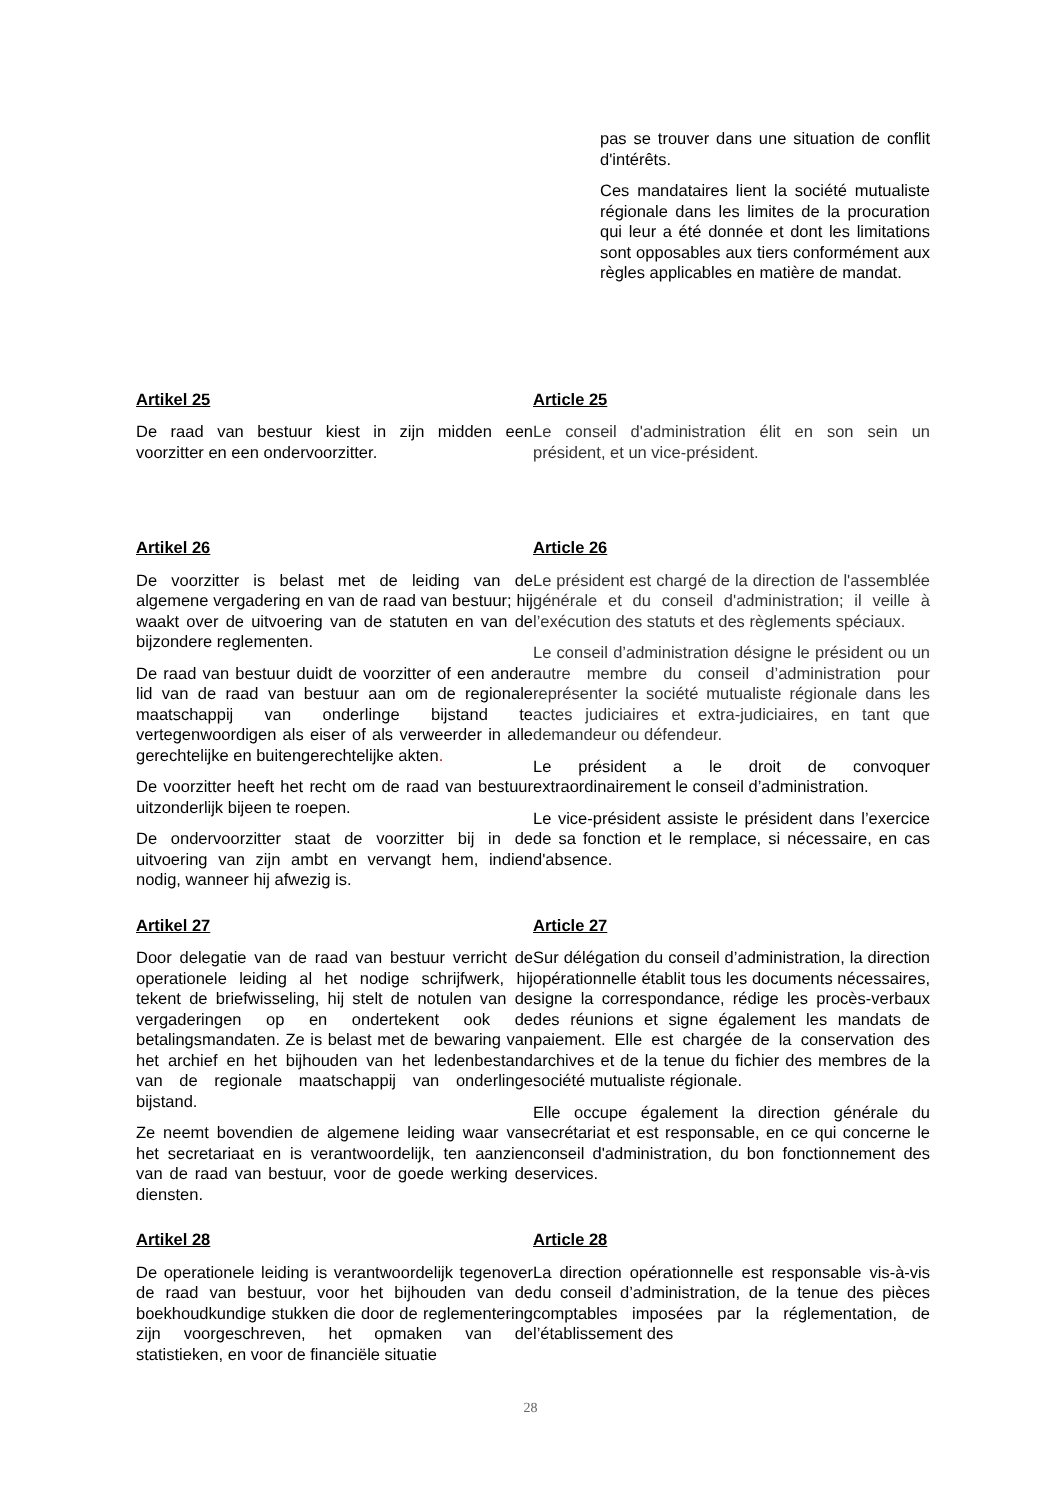pas se trouver dans une situation de conflit d'intérêts.
Ces mandataires lient la société mutualiste régionale dans les limites de la procuration qui leur a été donnée et dont les limitations sont opposables aux tiers conformément aux règles applicables en matière de mandat.
Artikel 25
De raad van bestuur kiest in zijn midden een voorzitter en een ondervoorzitter.
Article 25
Le conseil d'administration élit en son sein un président, et un vice-président.
Artikel 26
De voorzitter is belast met de leiding van de algemene vergadering en van de raad van bestuur; hij waakt over de uitvoering van de statuten en van de bijzondere reglementen.
De raad van bestuur duidt de voorzitter of een ander lid van de raad van bestuur aan om de regionale maatschappij van onderlinge bijstand te vertegenwoordigen als eiser of als verweerder in alle gerechtelijke en buitengerechtelijke akten.
De voorzitter heeft het recht om de raad van bestuur uitzonderlijk bijeen te roepen.
De ondervoorzitter staat de voorzitter bij in de uitvoering van zijn ambt en vervangt hem, indien nodig, wanneer hij afwezig is.
Article 26
Le président est chargé de la direction de l'assemblée générale et du conseil d'administration; il veille à l’exécution des statuts et des règlements spéciaux.
Le conseil d’administration désigne le président ou un autre membre du conseil d’administration pour représenter la société mutualiste régionale dans les actes judiciaires et extra-judiciaires, en tant que demandeur ou défendeur.
Le président a le droit de convoquer extraordinairement le conseil d’administration.
Le vice-président assiste le président dans l’exercice de sa fonction et le remplace, si nécessaire, en cas d'absence.
Artikel 27
Door delegatie van de raad van bestuur verricht de operationele leiding al het nodige schrijfwerk, hij tekent de briefwisseling, hij stelt de notulen van de vergaderingen op en ondertekent ook de betalingsmandaten. Ze is belast met de bewaring van het archief en het bijhouden van het ledenbestand van de regionale maatschappij van onderlinge bijstand.
Ze neemt bovendien de algemene leiding waar van het secretariaat en is verantwoordelijk, ten aanzien van de raad van bestuur, voor de goede werking de diensten.
Article 27
Sur délégation du conseil d’administration, la direction opérationnelle établit tous les documents nécessaires, signe la correspondance, rédige les procès-verbaux des réunions et signe également les mandats de paiement. Elle est chargée de la conservation des archives et de la tenue du fichier des membres de la société mutualiste régionale.
Elle occupe également la direction générale du secrétariat et est responsable, en ce qui concerne le conseil d'administration, du bon fonctionnement des services.
Artikel 28
De operationele leiding is verantwoordelijk tegenover de raad van bestuur, voor het bijhouden van de boekhoudkundige stukken die door de reglementering zijn voorgeschreven, het opmaken van de statistieken, en voor de financiële situatie
Article 28
La direction opérationnelle est responsable vis-à-vis du conseil d’administration, de la tenue des pièces comptables imposées par la réglementation, de l’établissement des
28